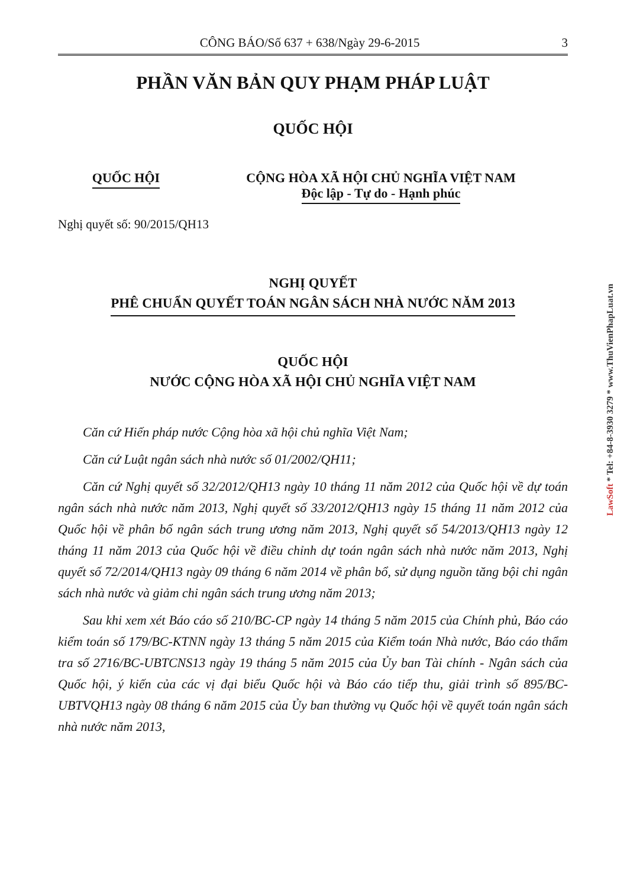CÔNG BÁO/Số 637 + 638/Ngày 29-6-2015 3
PHẦN VĂN BẢN QUY PHẠM PHÁP LUẬT
QUỐC HỘI
QUỐC HỘI CỘNG HÒA XÃ HỘI CHỦ NGHĨA VIỆT NAM
Độc lập - Tự do - Hạnh phúc
Nghị quyết số: 90/2015/QH13
NGHỊ QUYẾT
PHÊ CHUẨN QUYẾT TOÁN NGÂN SÁCH NHÀ NƯỚC NĂM 2013
QUỐC HỘI
NƯỚC CỘNG HÒA XÃ HỘI CHỦ NGHĨA VIỆT NAM
Căn cứ Hiến pháp nước Cộng hòa xã hội chủ nghĩa Việt Nam;
Căn cứ Luật ngân sách nhà nước số 01/2002/QH11;
Căn cứ Nghị quyết số 32/2012/QH13 ngày 10 tháng 11 năm 2012 của Quốc hội về dự toán ngân sách nhà nước năm 2013, Nghị quyết số 33/2012/QH13 ngày 15 tháng 11 năm 2012 của Quốc hội về phân bổ ngân sách trung ương năm 2013, Nghị quyết số 54/2013/QH13 ngày 12 tháng 11 năm 2013 của Quốc hội về điều chỉnh dự toán ngân sách nhà nước năm 2013, Nghị quyết số 72/2014/QH13 ngày 09 tháng 6 năm 2014 về phân bổ, sử dụng nguồn tăng bội chi ngân sách nhà nước và giảm chi ngân sách trung ương năm 2013;
Sau khi xem xét Báo cáo số 210/BC-CP ngày 14 tháng 5 năm 2015 của Chính phủ, Báo cáo kiểm toán số 179/BC-KTNN ngày 13 tháng 5 năm 2015 của Kiểm toán Nhà nước, Báo cáo thẩm tra số 2716/BC-UBTCNS13 ngày 19 tháng 5 năm 2015 của Ủy ban Tài chính - Ngân sách của Quốc hội, ý kiến của các vị đại biểu Quốc hội và Báo cáo tiếp thu, giải trình số 895/BC-UBTVQH13 ngày 08 tháng 6 năm 2015 của Ủy ban thường vụ Quốc hội về quyết toán ngân sách nhà nước năm 2013,
LawSoft * Tel: +84-8-3930 3279 * www.ThuVienPhapLuat.vn